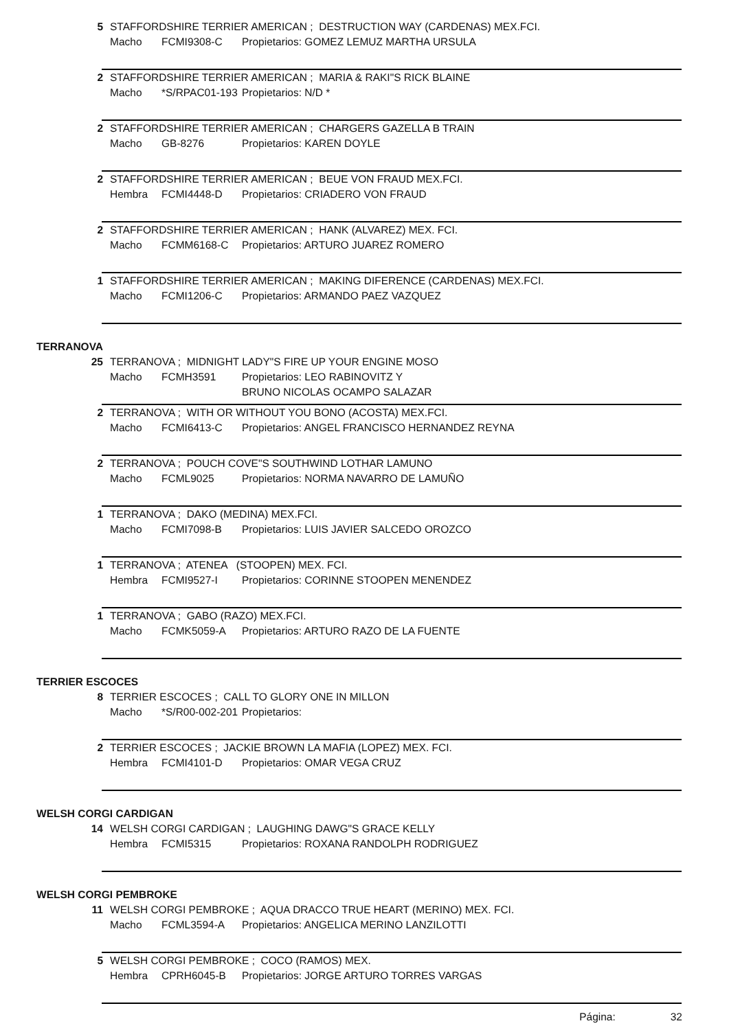5 STAFFORDSHIRE TERRIER AMERICAN ; DESTRUCTION WAY (CARDENAS) MEX.FCI.
Macho FCMI9308-C Propietarios: GOMEZ LEMUZ MARTHA URSULA
2 STAFFORDSHIRE TERRIER AMERICAN ; MARIA & RAKI"S RICK BLAINE
Macho *S/RPAC01-193 Propietarios: N/D *
2 STAFFORDSHIRE TERRIER AMERICAN ; CHARGERS GAZELLA B TRAIN
Macho GB-8276 Propietarios: KAREN DOYLE
2 STAFFORDSHIRE TERRIER AMERICAN ; BEUE VON FRAUD MEX.FCI.
Hembra FCMI4448-D Propietarios: CRIADERO VON FRAUD
2 STAFFORDSHIRE TERRIER AMERICAN ; HANK (ALVAREZ) MEX. FCI.
Macho FCMM6168-C Propietarios: ARTURO JUAREZ ROMERO
1 STAFFORDSHIRE TERRIER AMERICAN ; MAKING DIFERENCE (CARDENAS) MEX.FCI.
Macho FCMI1206-C Propietarios: ARMANDO PAEZ VAZQUEZ
TERRANOVA
25 TERRANOVA ; MIDNIGHT LADY"S FIRE UP YOUR ENGINE MOSO
Macho FCMH3591 Propietarios: LEO RABINOVITZ Y
BRUNO NICOLAS OCAMPO SALAZAR
2 TERRANOVA ; WITH OR WITHOUT YOU BONO (ACOSTA) MEX.FCI.
Macho FCMI6413-C Propietarios: ANGEL FRANCISCO HERNANDEZ REYNA
2 TERRANOVA ; POUCH COVE"S SOUTHWIND LOTHAR LAMUNO
Macho FCML9025 Propietarios: NORMA NAVARRO DE LAMUÑO
1 TERRANOVA ; DAKO (MEDINA) MEX.FCI.
Macho FCMI7098-B Propietarios: LUIS JAVIER SALCEDO OROZCO
1 TERRANOVA ; ATENEA (STOOPEN) MEX. FCI.
Hembra FCMI9527-I Propietarios: CORINNE STOOPEN MENENDEZ
1 TERRANOVA ; GABO (RAZO) MEX.FCI.
Macho FCMK5059-A Propietarios: ARTURO RAZO DE LA FUENTE
TERRIER ESCOCES
8 TERRIER ESCOCES ; CALL TO GLORY ONE IN MILLON
Macho *S/R00-002-201 Propietarios:
2 TERRIER ESCOCES ; JACKIE BROWN LA MAFIA (LOPEZ) MEX. FCI.
Hembra FCMI4101-D Propietarios: OMAR VEGA CRUZ
WELSH CORGI CARDIGAN
14 WELSH CORGI CARDIGAN ; LAUGHING DAWG"S GRACE KELLY
Hembra FCMI5315 Propietarios: ROXANA RANDOLPH RODRIGUEZ
WELSH CORGI PEMBROKE
11 WELSH CORGI PEMBROKE ; AQUA DRACCO TRUE HEART (MERINO) MEX. FCI.
Macho FCML3594-A Propietarios: ANGELICA MERINO LANZILOTTI
5 WELSH CORGI PEMBROKE ; COCO (RAMOS) MEX.
Hembra CPRH6045-B Propietarios: JORGE ARTURO TORRES VARGAS
Página: 32